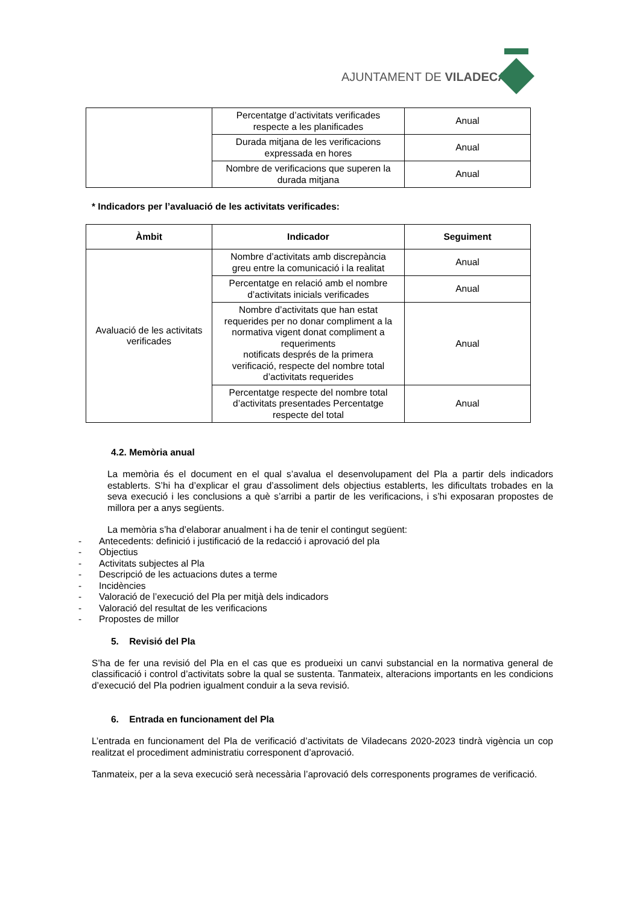AJUNTAMENT DE VILADECANS
| | Percentatge d’activitats verificades respecte a les planificades | Anual |
| | Durada mitjana de les verificacions expressada en hores | Anual |
| | Nombre de verificacions que superen la durada mitjana | Anual |
* Indicadors per l’avaluació de les activitats verificades:
| Àmbit | Indicador | Seguiment |
| --- | --- | --- |
| Avaluació de les activitats verificades | Nombre d’activitats amb discrepància greu entre la comunicació i la realitat | Anual |
| | Percentatge en relació amb el nombre d’activitats inicials verificades | Anual |
| | Nombre d’activitats que han estat requerides per no donar compliment a la normativa vigent donat compliment a requeriments notificats després de la primera verificació, respecte del nombre total d’activitats requerides | Anual |
| | Percentatge respecte del nombre total d’activitats presentades Percentatge respecte del total | Anual |
4.2. Memòria anual
La memòria és el document en el qual s’avalua el desenvolupament del Pla a partir dels indicadors establerts. S’hi ha d’explicar el grau d’assoliment dels objectius establerts, les dificultats trobades en la seva execució i les conclusions a què s’arribi a partir de les verificacions, i s’hi exposaran propostes de millora per a anys següents.
La memòria s’ha d’elaborar anualment i ha de tenir el contingut següent:
- Antecedents: definició i justificació de la redacció i aprovació del pla
- Objectius
- Activitats subjectes al Pla
- Descripció de les actuacions dutes a terme
- Incidències
- Valoració de l’execució del Pla per mitjà dels indicadors
- Valoració del resultat de les verificacions
- Propostes de millor
5. Revisió del Pla
S’ha de fer una revisió del Pla en el cas que es produeixi un canvi substancial en la normativa general de classificació i control d’activitats sobre la qual se sustenta. Tanmateix, alteracions importants en les condicions d’execució del Pla podrien igualment conduir a la seva revisió.
6. Entrada en funcionament del Pla
L’entrada en funcionament del Pla de verificació d’activitats de Viladecans 2020-2023 tindrà vigència un cop realitzat el procediment administratiu corresponent d’aprovació.
Tanmateix, per a la seva execució serà necessària l’aprovació dels corresponents programes de verificació.